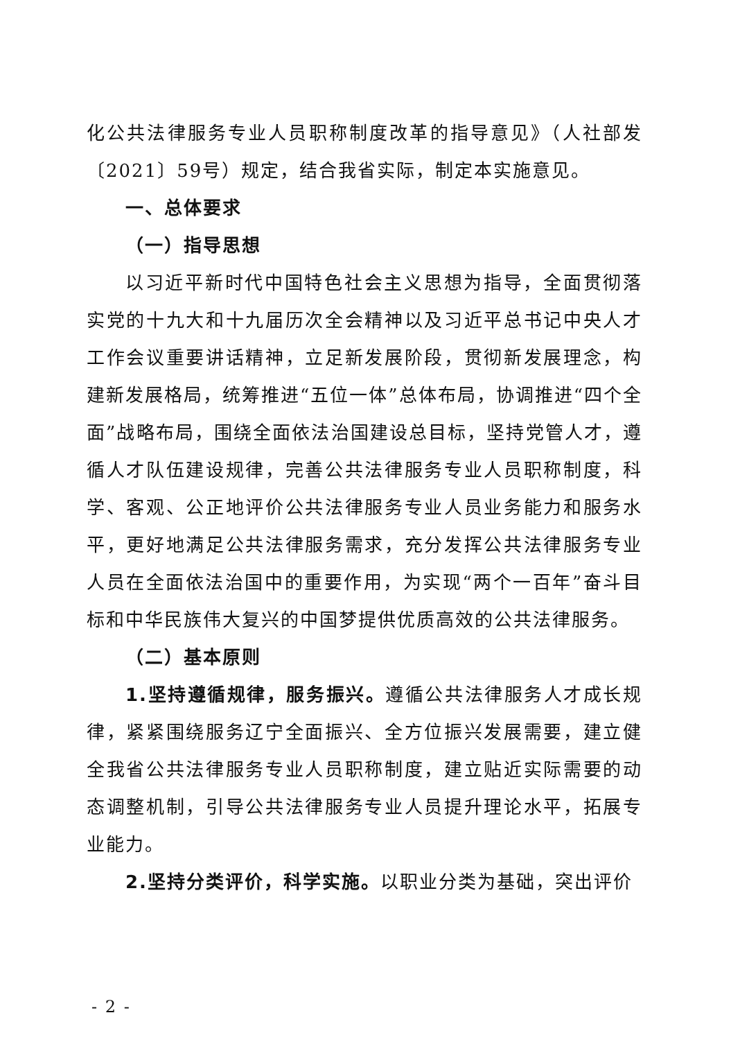化公共法律服务专业人员职称制度改革的指导意见》（人社部发〔2021〕59号）规定，结合我省实际，制定本实施意见。
一、总体要求
（一）指导思想
以习近平新时代中国特色社会主义思想为指导，全面贯彻落实党的十九大和十九届历次全会精神以及习近平总书记中央人才工作会议重要讲话精神，立足新发展阶段，贯彻新发展理念，构建新发展格局，统筹推进“五位一体”总体布局，协调推进“四个全面”战略布局，围绕全面依法治国建设总目标，坚持党管人才，遵循人才队伍建设规律，完善公共法律服务专业人员职称制度，科学、客观、公正地评价公共法律服务专业人员业务能力和服务水平，更好地满足公共法律服务需求，充分发挥公共法律服务专业人员在全面依法治国中的重要作用，为实现“两个一百年”奋斗目标和中华民族伟大复兴的中国梦提供优质高效的公共法律服务。
（二）基本原则
1.坚持遵循规律，服务振兴。遵循公共法律服务人才成长规律，紧紧围绕服务辽宁全面振兴、全方位振兴发展需要，建立健全我省公共法律服务专业人员职称制度，建立贴近实际需要的动态调整机制，引导公共法律服务专业人员提升理论水平，拓展专业能力。
2.坚持分类评价，科学实施。以职业分类为基础，突出评价
- 2 -